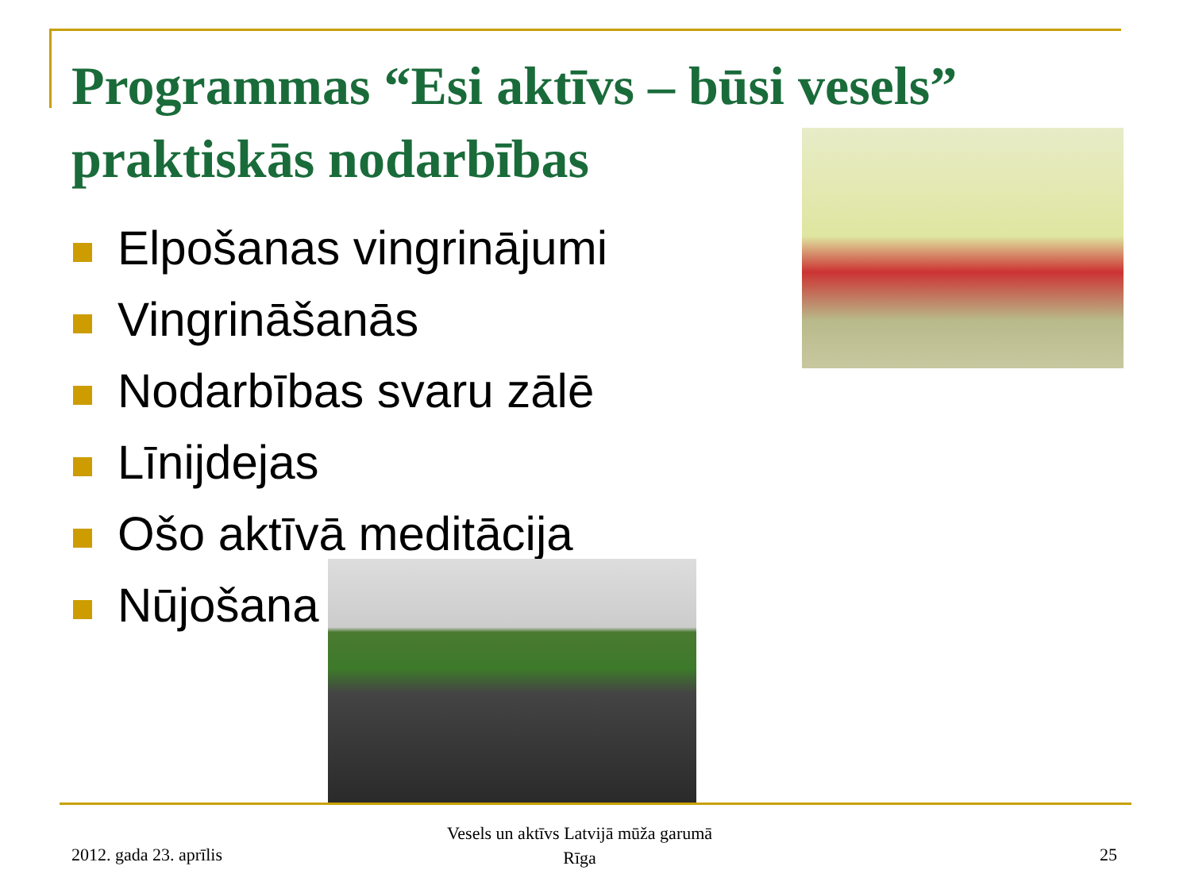Programmas “Esi aktīvs – būsi vesels” praktiskās nodarbības
Elpošanas vingrinājumi
Vingrināšanās
Nodarbības svaru zālē
Līnijdejas
Ošo aktīvā meditācija
Nūjošana
2012. gada 23. aprīlis
Vesels un aktīvs Latvijā mūža garumā
Rīga
25